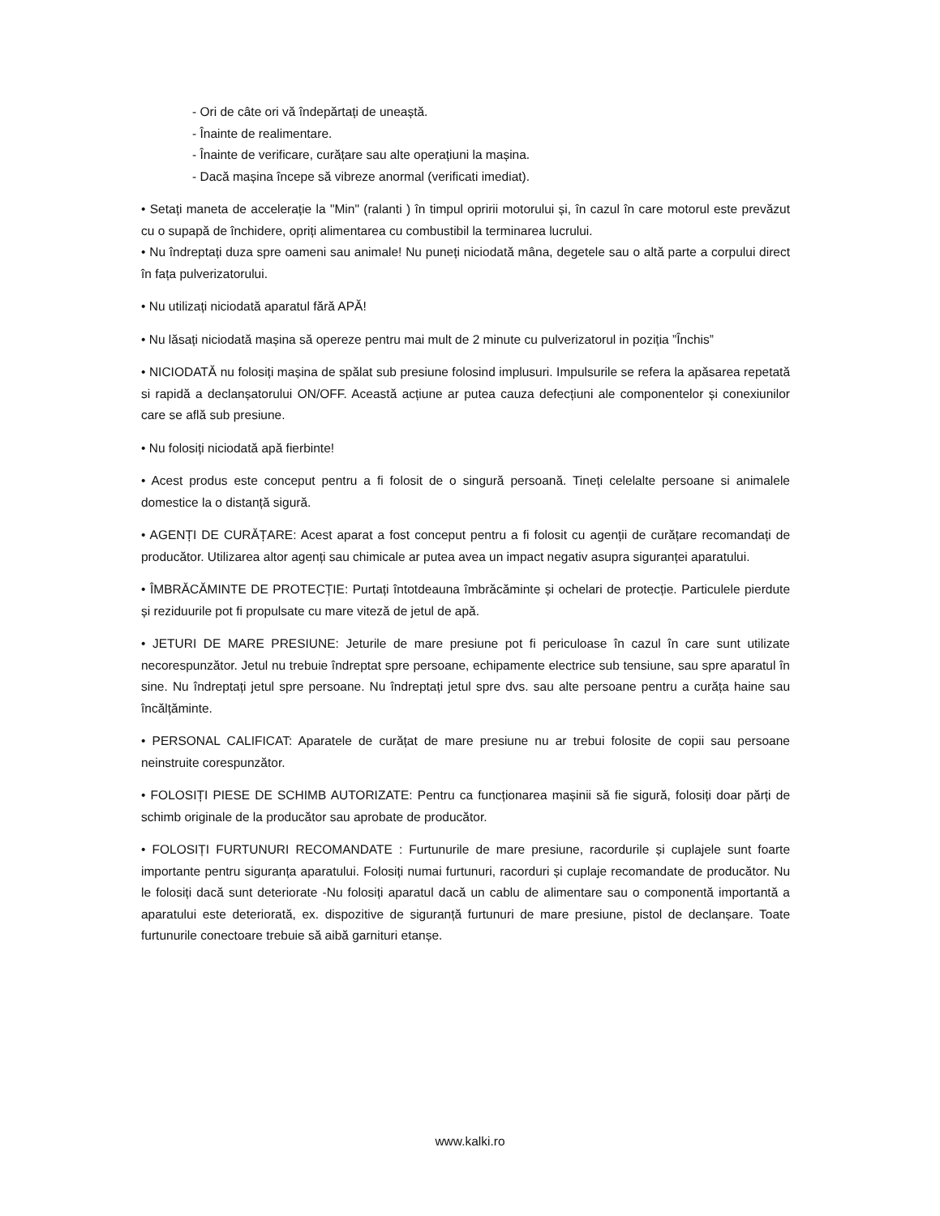- Ori de câte ori vă îndepărtați de uneaștă.
- Înainte de realimentare.
- Înainte de verificare, curățare sau alte operațiuni la mașina.
- Dacă mașina începe să vibreze anormal (verificati imediat).
• Setați maneta de accelerație la "Min" (ralanti ) în timpul opririi motorului și, în cazul în care motorul este prevăzut cu o supapă de închidere, opriți alimentarea cu combustibil la terminarea lucrului.
• Nu îndreptați duza spre oameni sau animale! Nu puneți niciodată mâna, degetele sau o altă parte a corpului direct în fața pulverizatorului.
• Nu utilizați niciodată aparatul fără APĂ!
• Nu lăsați niciodată mașina să opereze pentru mai mult de 2 minute cu pulverizatorul in poziția ”Închis”
• NICIODATĂ nu folosiți mașina de spălat sub presiune folosind implusuri. Impulsurile se refera la apăsarea repetată si rapidă a declanșatorului ON/OFF. Această acțiune ar putea cauza defecțiuni ale componentelor și conexiunilor care se află sub presiune.
• Nu folosiți niciodată apă fierbinte!
• Acest produs este conceput pentru a fi folosit de o singură persoană. Tineți celelalte persoane si animalele domestice la o distanță sigură.
• AGENȚI DE CURĂȚARE: Acest aparat a fost conceput pentru a fi folosit cu agenții de curățare recomandați de producător. Utilizarea altor agenți sau chimicale ar putea avea un impact negativ asupra siguranței aparatului.
• ÎMBRĂCĂMINTE DE PROTECȚIE: Purtați întotdeauna îmbrăcăminte și ochelari de protecție. Particulele pierdute și reziduurile pot fi propulsate cu mare viteză de jetul de apă.
• JETURI DE MARE PRESIUNE: Jeturile de mare presiune pot fi periculoase în cazul în care sunt utilizate necorespunzător. Jetul nu trebuie îndreptat spre persoane, echipamente electrice sub tensiune, sau spre aparatul în sine. Nu îndreptați jetul spre persoane. Nu îndreptați jetul spre dvs. sau alte persoane pentru a curăța haine sau încălțăminte.
• PERSONAL CALIFICAT: Aparatele de curățat de mare presiune nu ar trebui folosite de copii sau persoane neinstruite corespunzător.
• FOLOSIȚI PIESE DE SCHIMB AUTORIZATE: Pentru ca funcționarea mașinii să fie sigură, folosiți doar părți de schimb originale de la producător sau aprobate de producător.
• FOLOSIȚI FURTUNURI RECOMANDATE : Furtunurile de mare presiune, racordurile și cuplajele sunt foarte importante pentru siguranța aparatului. Folosiți numai furtunuri, racorduri și cuplaje recomandate de producător. Nu le folosiți dacă sunt deteriorate -Nu folosiți aparatul dacă un cablu de alimentare sau o componentă importantă a aparatului este deteriorată, ex. dispozitive de siguranță furtunuri de mare presiune, pistol de declanșare. Toate furtunurile conectoare trebuie să aibă garnituri etanșe.
www.kalki.ro